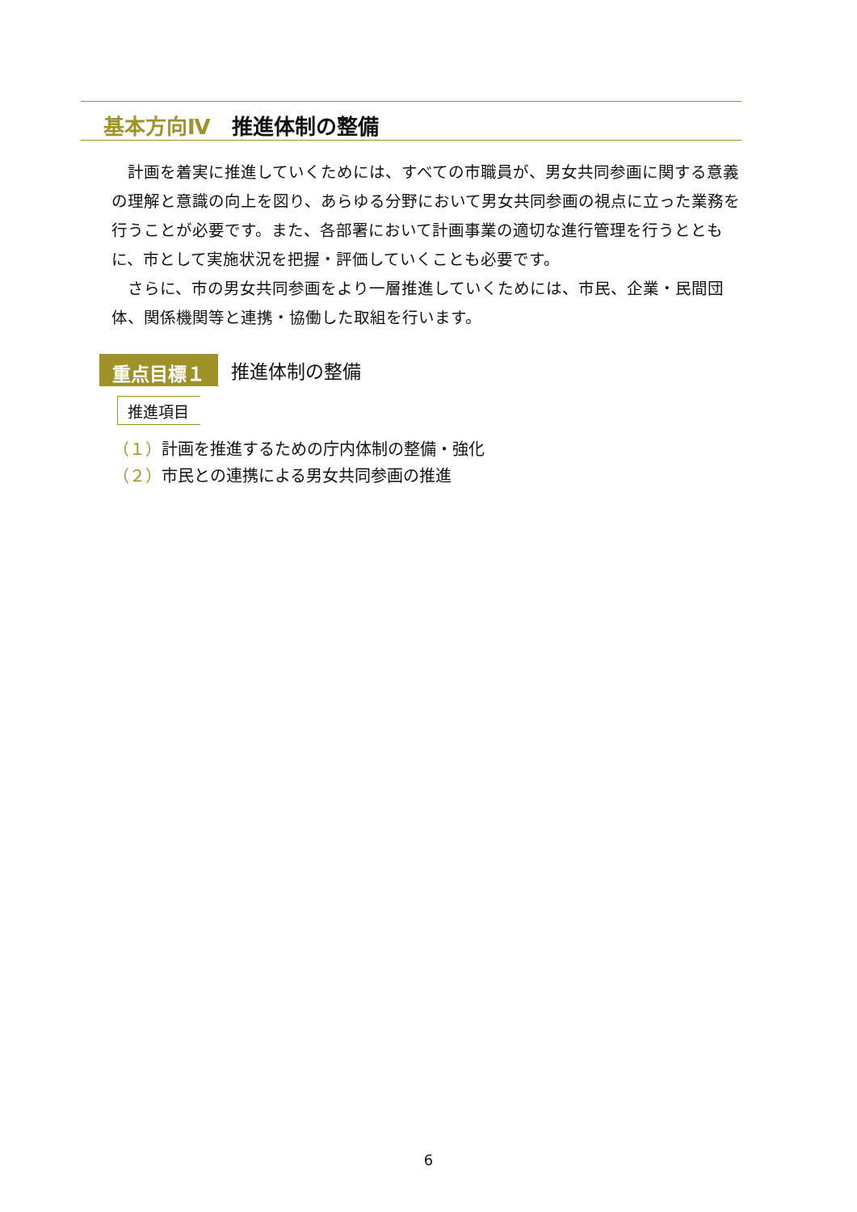基本方向Ⅳ　推進体制の整備
計画を着実に推進していくためには、すべての市職員が、男女共同参画に関する意義の理解と意識の向上を図り、あらゆる分野において男女共同参画の視点に立った業務を行うことが必要です。また、各部署において計画事業の適切な進行管理を行うとともに、市として実施状況を把握・評価していくことも必要です。
さらに、市の男女共同参画をより一層推進していくためには、市民、企業・民間団体、関係機関等と連携・協働した取組を行います。
重点目標１ 推進体制の整備
推進項目
（１）計画を推進するための庁内体制の整備・強化
（２）市民との連携による男女共同参画の推進
6